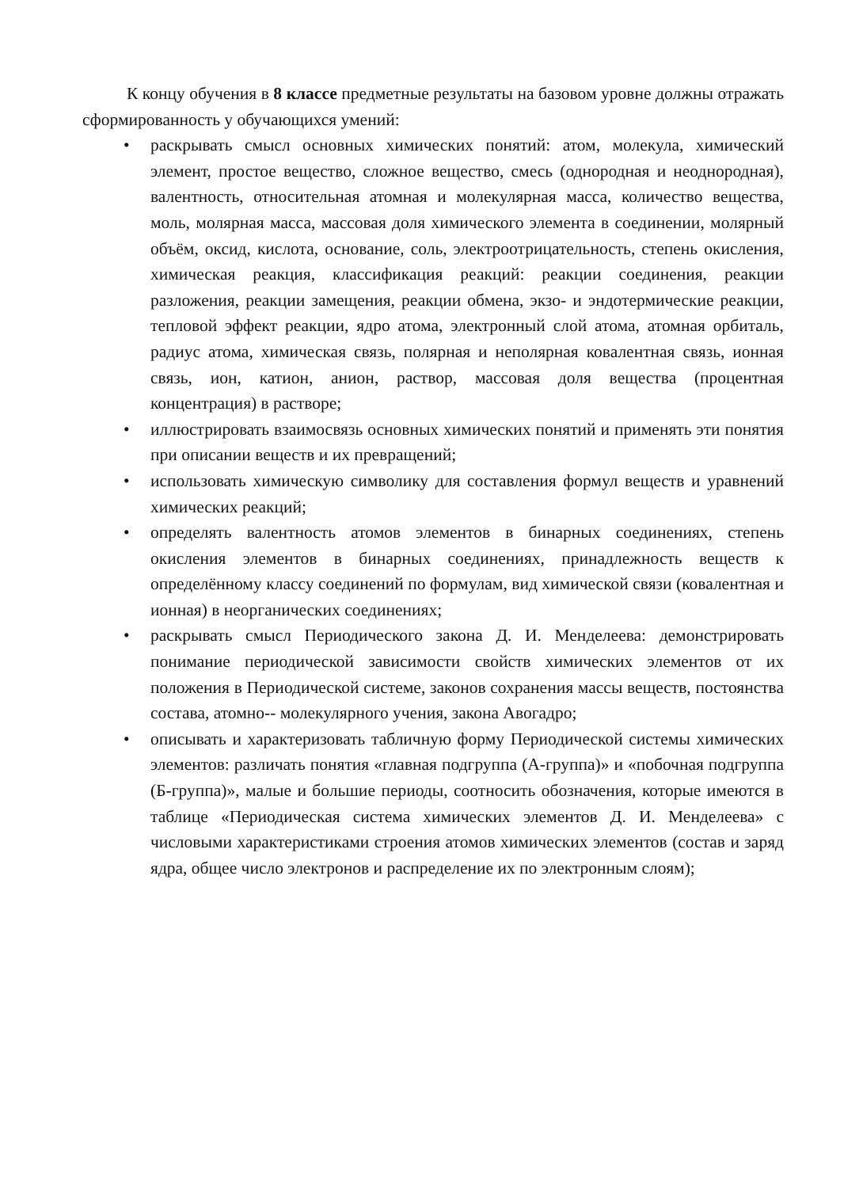К концу обучения в 8 классе предметные результаты на базовом уровне должны отражать сформированность у обучающихся умений:
• раскрывать смысл основных химических понятий: атом, молекула, химический элемент, простое вещество, сложное вещество, смесь (однородная и неоднородная), валентность, относительная атомная и молекулярная масса, количество вещества, моль, молярная масса, массовая доля химического элемента в соединении, молярный объём, оксид, кислота, основание, соль, электроотрицательность, степень окисления, химическая реакция, классификация реакций: реакции соединения, реакции разложения, реакции замещения, реакции обмена, экзо- и эндотермические реакции, тепловой эффект реакции, ядро атома, электронный слой атома, атомная орбиталь, радиус атома, химическая связь, полярная и неполярная ковалентная связь, ионная связь, ион, катион, анион, раствор, массовая доля вещества (процентная концентрация) в растворе;
• иллюстрировать взаимосвязь основных химических понятий и применять эти понятия при описании веществ и их превращений;
• использовать химическую символику для составления формул веществ и уравнений химических реакций;
• определять валентность атомов элементов в бинарных соединениях, степень окисления элементов в бинарных соединениях, принадлежность веществ к определённому классу соединений по формулам, вид химической связи (ковалентная и ионная) в неорганических соединениях;
• раскрывать смысл Периодического закона Д. И. Менделеева: демонстрировать понимание периодической зависимости свойств химических элементов от их положения в Периодической системе, законов сохранения массы веществ, постоянства состава, атомно-- молекулярного учения, закона Авогадро;
• описывать и характеризовать табличную форму Периодической системы химических элементов: различать понятия «главная подгруппа (А-группа)» и «побочная подгруппа (Б-группа)», малые и большие периоды, соотносить обозначения, которые имеются в таблице «Периодическая система химических элементов Д. И. Менделеева» с числовыми характеристиками строения атомов химических элементов (состав и заряд ядра, общее число электронов и распределение их по электронным слоям);